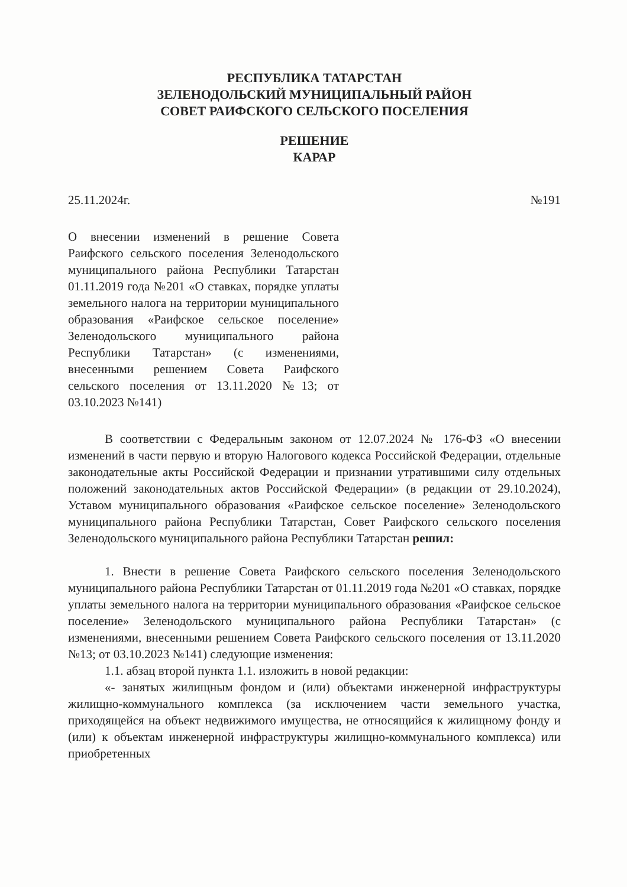РЕСПУБЛИКА ТАТАРСТАН
ЗЕЛЕНОДОЛЬСКИЙ МУНИЦИПАЛЬНЫЙ РАЙОН
СОВЕТ РАИФСКОГО СЕЛЬСКОГО ПОСЕЛЕНИЯ
РЕШЕНИЕ
КАРАР
25.11.2024г. №191
О внесении изменений в решение Совета Раифского сельского поселения Зеленодольского муниципального района Республики Татарстан 01.11.2019 года №201 «О ставках, порядке уплаты земельного налога на территории муниципального образования «Раифское сельское поселение» Зеленодольского муниципального района Республики Татарстан» (с изменениями, внесенными решением Совета Раифского сельского поселения от 13.11.2020 №13; от 03.10.2023 №141)
В соответствии с Федеральным законом от 12.07.2024 № 176-ФЗ «О внесении изменений в части первую и вторую Налогового кодекса Российской Федерации, отдельные законодательные акты Российской Федерации и признании утратившими силу отдельных положений законодательных актов Российской Федерации» (в редакции от 29.10.2024), Уставом муниципального образования «Раифское сельское поселение» Зеленодольского муниципального района Республики Татарстан, Совет Раифского сельского поселения Зеленодольского муниципального района Республики Татарстан решил:
1. Внести в решение Совета Раифского сельского поселения Зеленодольского муниципального района Республики Татарстан от 01.11.2019 года №201 «О ставках, порядке уплаты земельного налога на территории муниципального образования «Раифское сельское поселение» Зеленодольского муниципального района Республики Татарстан» (с изменениями, внесенными решением Совета Раифского сельского поселения от 13.11.2020 №13; от 03.10.2023 №141) следующие изменения:
1.1. абзац второй пункта 1.1. изложить в новой редакции:
«- занятых жилищным фондом и (или) объектами инженерной инфраструктуры жилищно-коммунального комплекса (за исключением части земельного участка, приходящейся на объект недвижимого имущества, не относящийся к жилищному фонду и (или) к объектам инженерной инфраструктуры жилищно-коммунального комплекса) или приобретенных